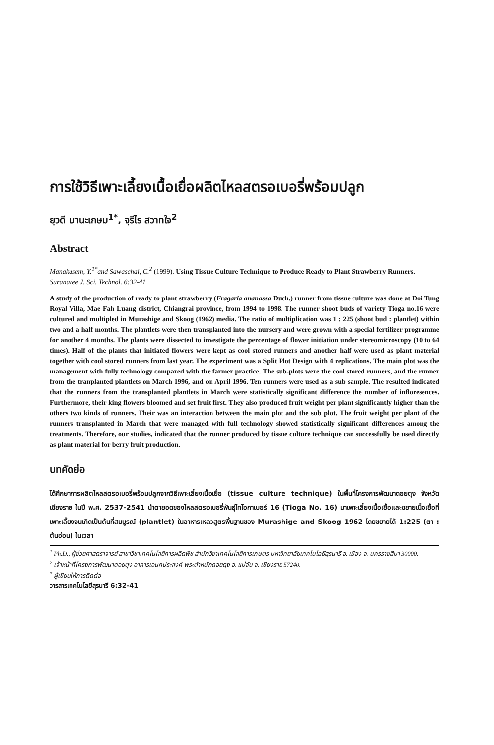การใช้วิธีเพาะเลี้ยงเนื้อเยื่อผลิตไหลสตรอเบอรี่พร้อมปลูก
ยุวดี มานะเกษม<sup>1*</sup>, จุรีไร สวาทใจ<sup>2</sup>
Abstract
Manakasem, Y.<sup>1*</sup>and Sawaschai, C.<sup>2</sup> (1999). Using Tissue Culture Technique to Produce Ready to Plant Strawberry Runners. Suranaree J. Sci. Technol. 6:32-41
A study of the production of ready to plant strawberry (Fragaria ananassa Duch.) runner from tissue culture was done at Doi Tung Royal Villa, Mae Fah Luang district, Chiangrai province, from 1994 to 1998. The runner shoot buds of variety Tioga no.16 were cultured and multipled in Murashige and Skoog (1962) media. The ratio of multiplication was 1 : 225 (shoot bud : plantlet) within two and a half months. The plantlets were then transplanted into the nursery and were grown with a special fertilizer programme for another 4 months. The plants were dissected to investigate the percentage of flower initiation under stereomicroscopy (10 to 64 times). Half of the plants that initiated flowers were kept as cool stored runners and another half were used as plant material together with cool stored runners from last year. The experiment was a Split Plot Design with 4 replications. The main plot was the management with fully technology compared with the farmer practice. The sub-plots were the cool stored runners, and the runner from the tranplanted plantlets on March 1996, and on April 1996. Ten runners were used as a sub sample. The resulted indicated that the runners from the transplanted plantlets in March were statistically significant difference the number of infloresences. Furthermore, their king flowers bloomed and set fruit first. They also produced fruit weight per plant significantly higher than the others two kinds of runners. Their was an interaction between the main plot and the sub plot. The fruit weight per plant of the runners transplanted in March that were managed with full technology showed statistically significant differences among the treatments. Therefore, our studies, indicated that the runner produced by tissue culture technique can successfully be used directly as plant material for berry fruit production.
บทคัดย่อ
ได้ศึกษาการผลิตไหลสตรอเบอรี่พร้อมปลูกจากวิธีเพาะเลี้ยงเนื้อเยื่อ (tissue culture technique) ในพื้นที่โครงการพัฒนาดอยตุง จังหวัดเชียงราย ในปี พ.ศ. 2537-2541 นำตายอดของไหลสตรอเบอรี่พันธุ์ไทโอกาเบอร์ 16 (Tioga No. 16) มาเพาะเลี้ยงเนื้อเยื่อและขยายเนื้อเยื่อที่เพาะเลี้ยงจนเกิดเป็นต้นที่สมบูรณ์ (plantlet) ในอาหารเหลวสูตรพื้นฐานของ Murashige and Skoog 1962 โดยขยายได้ 1:225 (ตา : ต้นอ่อน) ในเวลา
<sup>1</sup> Ph.D., ผู้ช่วยศาสตราจารย์ สาขาวิชาเทคโนโลยีการผลิตพืช สำนักวิชาเทคโนโลยีการเกษตร มหาวิทยาลัยเทคโนโลยีสุรนารี อ. เมือง จ. นครราชสีมา 30000.
<sup>2</sup> เจ้าหน้าที่โครงการพัฒนาดอยตุง อาคารเอนกประสงค์ พระตำหนักดอยตุง อ. แม่จัน จ. เชียงราย 57240.
<sup>*</sup> ผู้เขียนให้การติดต่อ
วารสารเทคโนโลยีสุรนารี 6:32-41